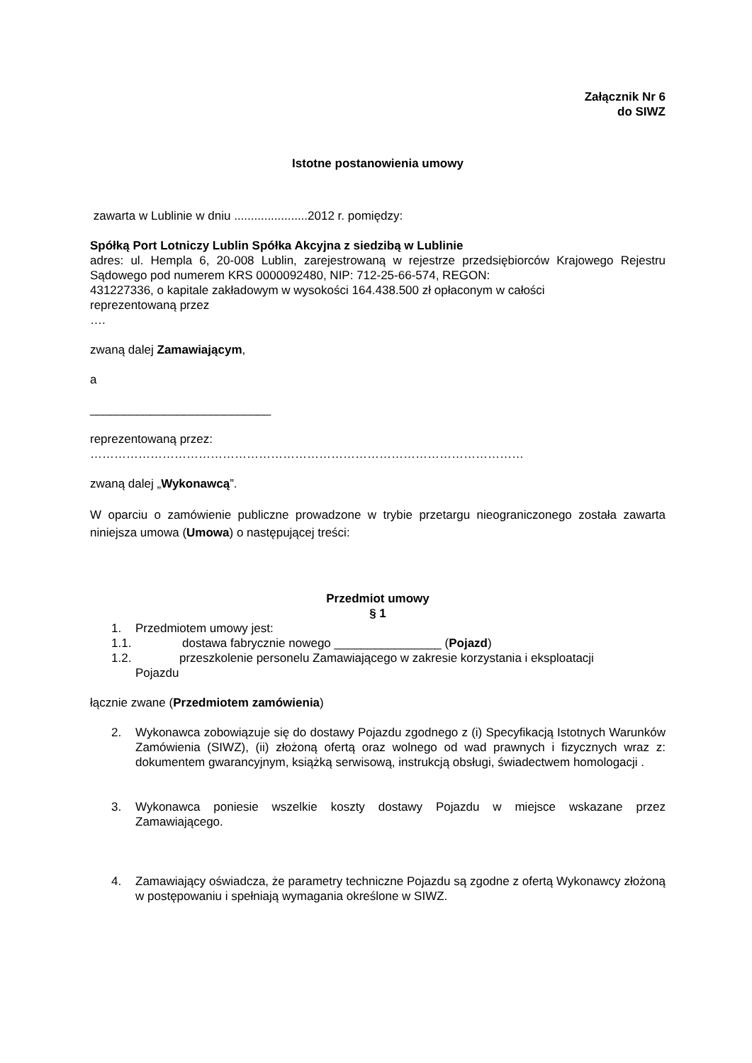Załącznik Nr 6
do SIWZ
Istotne postanowienia umowy
zawarta w Lublinie w dniu ......................2012 r. pomiędzy:
Spółką Port Lotniczy Lublin Spółka Akcyjna z siedzibą w Lublinie
adres: ul. Hempla 6, 20-008 Lublin, zarejestrowaną w rejestrze przedsiębiorców Krajowego Rejestru Sądowego pod numerem KRS 0000092480, NIP: 712-25-66-574, REGON:
431227336, o kapitale zakładowym w wysokości 164.438.500 zł opłaconym w całości
reprezentowaną przez
….
zwaną dalej Zamawiającym,
a
___________________________
reprezentowaną przez:
………………………………………………………………………………………………
zwaną dalej „Wykonawcą”.
W oparciu o zamówienie publiczne prowadzone w trybie przetargu nieograniczonego została zawarta niniejsza umowa (Umowa) o następującej treści:
Przedmiot umowy
§ 1
1. Przedmiotem umowy jest:
1.1. dostawa fabrycznie nowego ________________ (Pojazd)
1.2. przeszkolenie personelu Zamawiającego w zakresie korzystania i eksploatacji
Pojazdu
łącznie zwane (Przedmiotem zamówienia)
2. Wykonawca zobowiązuje się do dostawy Pojazdu zgodnego z (i) Specyfikacją Istotnych Warunków Zamówienia (SIWZ), (ii) złożoną ofertą oraz wolnego od wad prawnych i fizycznych wraz z: dokumentem gwarancyjnym, książką serwisową, instrukcją obsługi, świadectwem homologacji .
3. Wykonawca poniesie wszelkie koszty dostawy Pojazdu w miejsce wskazane przez Zamawiającego.
4. Zamawiający oświadcza, że parametry techniczne Pojazdu są zgodne z ofertą Wykonawcy złożoną w postępowaniu i spełniają wymagania określone w SIWZ.